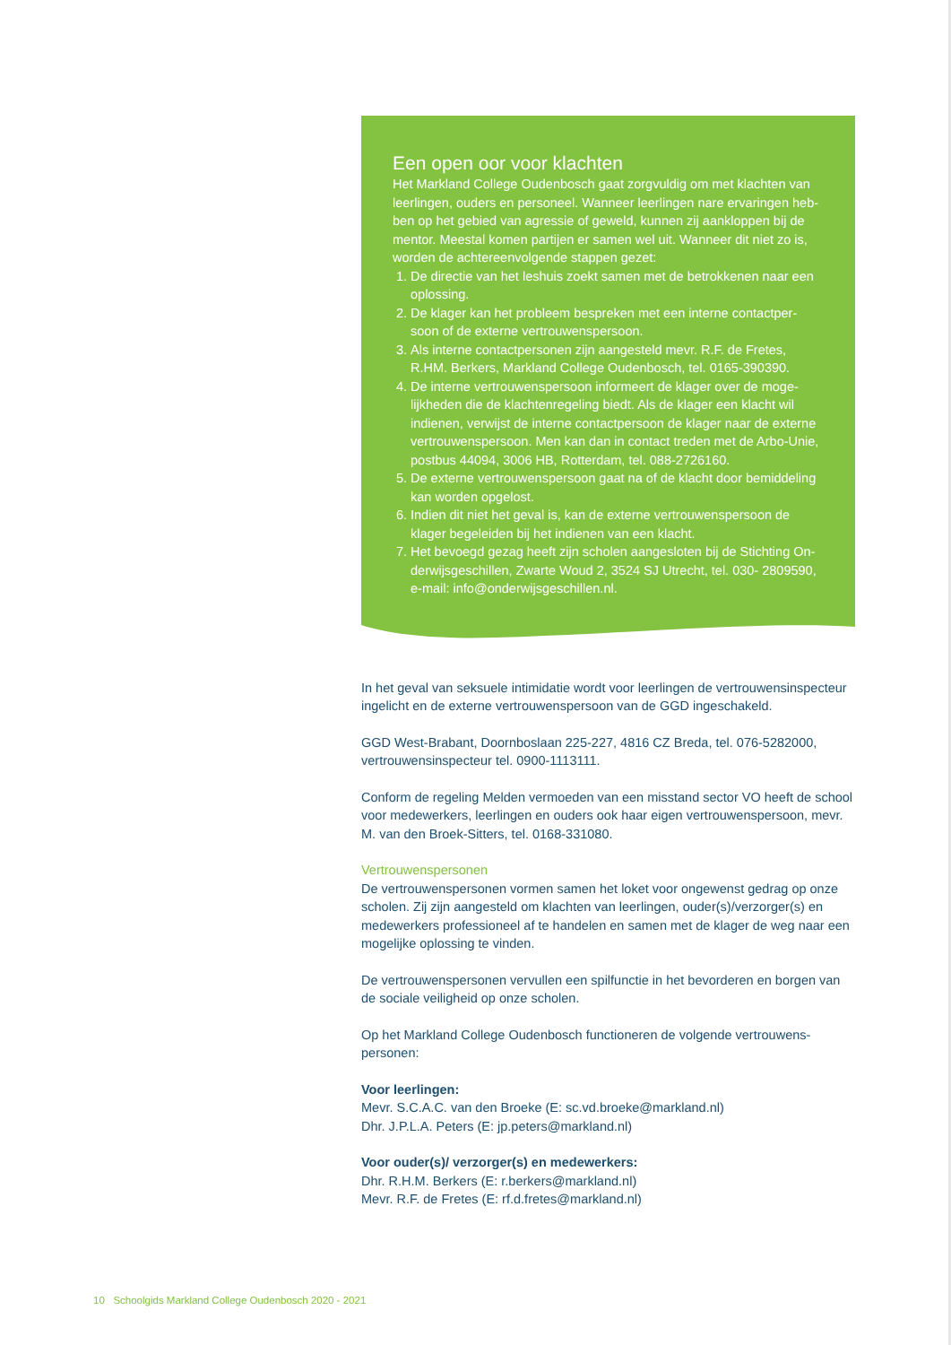Een open oor voor klachten
Het Markland College Oudenbosch gaat zorgvuldig om met klachten van leerlingen, ouders en personeel. Wanneer leerlingen nare ervaringen heb-ben op het gebied van agressie of geweld, kunnen zij aankloppen bij de mentor. Meestal komen partijen er samen wel uit. Wanneer dit niet zo is, worden de achtereenvolgende stappen gezet:
1. De directie van het leshuis zoekt samen met de betrokkenen naar een oplossing.
2. De klager kan het probleem bespreken met een interne contactper-soon of de externe vertrouwenspersoon.
3. Als interne contactpersonen zijn aangesteld mevr. R.F. de Fretes, R.HM. Berkers, Markland College Oudenbosch, tel. 0165-390390.
4. De interne vertrouwenspersoon informeert de klager over de moge-lijkheden die de klachtenregeling biedt. Als de klager een klacht wil indienen, verwijst de interne contactpersoon de klager naar de externe vertrouwenspersoon. Men kan dan in contact treden met de Arbo-Unie, postbus 44094, 3006 HB, Rotterdam, tel. 088-2726160.
5. De externe vertrouwenspersoon gaat na of de klacht door bemiddeling kan worden opgelost.
6. Indien dit niet het geval is, kan de externe vertrouwenspersoon de klager begeleiden bij het indienen van een klacht.
7. Het bevoegd gezag heeft zijn scholen aangesloten bij de Stichting On-derwijsgeschillen, Zwarte Woud 2, 3524 SJ Utrecht, tel. 030- 2809590, e-mail: info@onderwijsgeschillen.nl.
In het geval van seksuele intimidatie wordt voor leerlingen de vertrouwensinspecteur ingelicht en de externe vertrouwenspersoon van de GGD ingeschakeld.
GGD West-Brabant, Doornboslaan 225-227, 4816 CZ Breda, tel. 076-5282000, vertrouwensinspecteur tel. 0900-1113111.
Conform de regeling Melden vermoeden van een misstand sector VO heeft de school voor medewerkers, leerlingen en ouders ook haar eigen vertrouwenspersoon, mevr. M. van den Broek-Sitters, tel. 0168-331080.
Vertrouwenspersonen
De vertrouwenspersonen vormen samen het loket voor ongewenst gedrag op onze scholen. Zij zijn aangesteld om klachten van leerlingen, ouder(s)/verzorger(s) en medewerkers professioneel af te handelen en samen met de klager de weg naar een mogelijke oplossing te vinden.
De vertrouwenspersonen vervullen een spilfunctie in het bevorderen en borgen van de sociale veiligheid op onze scholen.
Op het Markland College Oudenbosch functioneren de volgende vertrouwens-personen:
Voor leerlingen:
Mevr. S.C.A.C. van den Broeke (E: sc.vd.broeke@markland.nl)
Dhr. J.P.L.A. Peters (E: jp.peters@markland.nl)
Voor ouder(s)/ verzorger(s) en medewerkers:
Dhr. R.H.M. Berkers (E: r.berkers@markland.nl)
Mevr. R.F. de Fretes (E: rf.d.fretes@markland.nl)
10 Schoolgids Markland College Oudenbosch 2020 - 2021